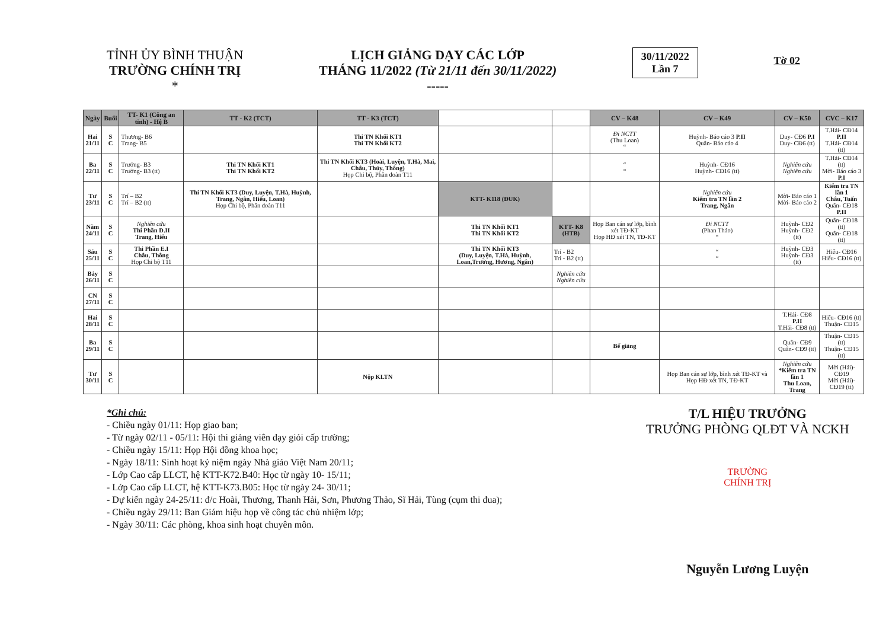TỈNH ỦY BÌNH THUẬN
TRƯỜNG CHÍNH TRỊ
*
LỊCH GIẢNG DẠY CÁC LỚP
THÁNG 11/2022 (Từ 21/11 đến 30/11/2022)
-----
30/11/2022
Lần 7
Tờ 02
| Ngày | Buổi | TT- K1 (Công an tỉnh) - Hệ B | TT - K2 (TCT) | TT - K3 (TCT) | | | CV – K48 | CV – K49 | CV – K50 | CVC – K17 |
| --- | --- | --- | --- | --- | --- | --- | --- | --- | --- | --- |
| Hai 21/11 | S C | Thương- B6 Trang- B5 | | Thi TN Khối KT1 Thi TN Khối KT2 | | | Đi NCTT (Thu Loan) “ | Huỳnh- Báo cáo 3 P.II Quân- Báo cáo 4 | Duy- CĐ6 P.I Duy- CĐ6 (tt) | T.Hải- CĐ14 P.II T.Hải- CĐ14 (tt) |
| Ba 22/11 | S C | Trưởng- B3 Trưởng- B3 (tt) | Thi TN Khối KT1 Thi TN Khối KT2 | Thi TN Khối KT3 (Hoài, Luyện, T.Hà, Mai, Châu, Thủy, Thông) Họp Chi bộ, Phân đoàn T11 | | | “ “ | Huỳnh- CĐ16 Huỳnh- CĐ16 (tt) | Nghiên cứu Nghiên cứu | T.Hải- CĐ14 (tt) Mời- Báo cáo 3 P.I |
| Tư 23/11 | S C | Trí – B2 Trí – B2 (tt) | Thi TN Khối KT3 (Duy, Luyện, T.Hà, Huỳnh, Trang, Ngân, Hiếu, Loan) Họp Chi bộ, Phân đoàn T11 | | KTT- K118 (ĐUK) | | | Nghiên cứu Kiểm tra TN lần 2 Trang, Ngân | Mời- Báo cáo 1 Mời- Báo cáo 2 | Kiểm tra TN lần 1 Châu, Tuấn Quân- CĐ18 P.II |
| Năm 24/11 | S C | Nghiên cứu Thi Phần D.II Trang, Hiếu | | | Thi TN Khối KT1 Thi TN Khối KT2 | KTT- K8 (HTB) | Họp Ban cán sự lớp, bình xét TĐ-KT Họp HĐ xét TN, TĐ-KT | Đi NCTT (Phan Thảo) “ | Huỳnh- CĐ2 Huỳnh- CĐ2 (tt) | Quân- CĐ18 (tt) Quân- CĐ18 (tt) |
| Sáu 25/11 | S C | Thi Phần E.I Châu, Thông Họp Chi bộ T11 | | | Thi TN Khối KT3 (Duy, Luyện, T.Hà, Huỳnh, Loan,Trưởng, Hương, Ngân) | Trí - B2 Trí - B2 (tt) | | “ “ | Huỳnh- CĐ3 Huỳnh- CĐ3 (tt) | Hiếu- CĐ16 Hiếu- CĐ16 (tt) |
| Bảy 26/11 | S C | | | | | Nghiên cứu Nghiên cứu | | | | |
| CN 27/11 | S C | | | | | | | | | |
| Hai 28/11 | S C | | | | | | | | T.Hải- CĐ8 P.II T.Hải- CĐ8 (tt) | Hiếu- CĐ16 (tt) Thuận- CĐ15 |
| Ba 29/11 | S C | | | | | | Bế giảng | | Quân- CĐ9 Quân- CĐ9 (tt) | Thuận- CĐ15 (tt) Thuận- CĐ15 (tt) |
| Tư 30/11 | S C | | | Nộp KLTN | | | | Họp Ban cán sự lớp, bình xét TĐ-KT và Họp HĐ xét TN, TĐ-KT | Nghiên cứu *Kiểm tra TN lần 1 Thu Loan, Trang | Mời (Hải)- CĐ19 Mời (Hải)- CĐ19 (tt) |
*Ghi chú:
- Chiều ngày 01/11: Họp giao ban;
- Từ ngày 02/11 - 05/11: Hội thi giảng viên dạy giỏi cấp trường;
- Chiều ngày 15/11: Họp Hội đồng khoa học;
- Ngày 18/11: Sinh hoạt kỷ niệm ngày Nhà giáo Việt Nam 20/11;
- Lớp Cao cấp LLCT, hệ KTT-K72.B40: Học từ ngày 10- 15/11;
- Lớp Cao cấp LLCT, hệ KTT-K73.B05: Học từ ngày 24- 30/11;
- Dự kiến ngày 24-25/11: đ/c Hoài, Thương, Thanh Hải, Sơn, Phương Thảo, Sĩ Hải, Tùng (cụm thi đua);
- Chiều ngày 29/11: Ban Giám hiệu họp về công tác chủ nhiệm lớp;
- Ngày 30/11: Các phòng, khoa sinh hoạt chuyên môn.
T/L HIỆU TRƯỞNG
TRƯỞNG PHÒNG QLĐT VÀ NCKH
TRƯỜNG
CHÍNH TRỊ
Nguyễn Lương Luyện